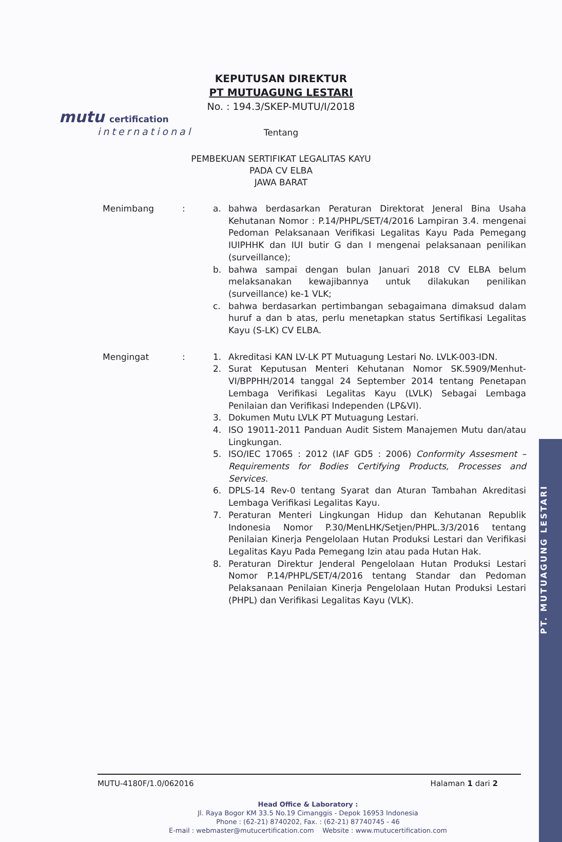PT. MUTUAGUNG LESTARI
mutu certification
international
KEPUTUSAN DIREKTUR
PT MUTUAGUNG LESTARI
No. : 194.3/SKEP-MUTU/I/2018
Tentang
PEMBEKUAN SERTIFIKAT LEGALITAS KAYU
PADA CV ELBA
JAWA BARAT
Menimbang : a. bahwa berdasarkan Peraturan Direktorat Jeneral Bina Usaha Kehutanan Nomor : P.14/PHPL/SET/4/2016 Lampiran 3.4. mengenai Pedoman Pelaksanaan Verifikasi Legalitas Kayu Pada Pemegang IUIPHHK dan IUI butir G dan I mengenai pelaksanaan penilikan (surveillance);
b. bahwa sampai dengan bulan Januari 2018 CV ELBA belum melaksanakan kewajibannya untuk dilakukan penilikan (surveillance) ke-1 VLK;
c. bahwa berdasarkan pertimbangan sebagaimana dimaksud dalam huruf a dan b atas, perlu menetapkan status Sertifikasi Legalitas Kayu (S-LK) CV ELBA.
Mengingat : 1. Akreditasi KAN LV-LK PT Mutuagung Lestari No. LVLK-003-IDN.
2. Surat Keputusan Menteri Kehutanan Nomor SK.5909/Menhut-VI/BPPHH/2014 tanggal 24 September 2014 tentang Penetapan Lembaga Verifikasi Legalitas Kayu (LVLK) Sebagai Lembaga Penilaian dan Verifikasi Independen (LP&VI).
3. Dokumen Mutu LVLK PT Mutuagung Lestari.
4. ISO 19011-2011 Panduan Audit Sistem Manajemen Mutu dan/atau Lingkungan.
5. ISO/IEC 17065 : 2012 (IAF GD5 : 2006) Conformity Assesment – Requirements for Bodies Certifying Products, Processes and Services.
6. DPLS-14 Rev-0 tentang Syarat dan Aturan Tambahan Akreditasi Lembaga Verifikasi Legalitas Kayu.
7. Peraturan Menteri Lingkungan Hidup dan Kehutanan Republik Indonesia Nomor P.30/MenLHK/Setjen/PHPL.3/3/2016 tentang Penilaian Kinerja Pengelolaan Hutan Produksi Lestari dan Verifikasi Legalitas Kayu Pada Pemegang Izin atau pada Hutan Hak.
8. Peraturan Direktur Jenderal Pengelolaan Hutan Produksi Lestari Nomor P.14/PHPL/SET/4/2016 tentang Standar dan Pedoman Pelaksanaan Penilaian Kinerja Pengelolaan Hutan Produksi Lestari (PHPL) dan Verifikasi Legalitas Kayu (VLK).
MUTU-4180F/1.0/062016 Halaman 1 dari 2
Head Office & Laboratory :
Jl. Raya Bogor KM 33.5 No.19 Cimanggis - Depok 16953 Indonesia
Phone : (62-21) 8740202, Fax. : (62-21) 87740745 - 46
E-mail : webmaster@mutucertification.com Website : www.mutucertification.com